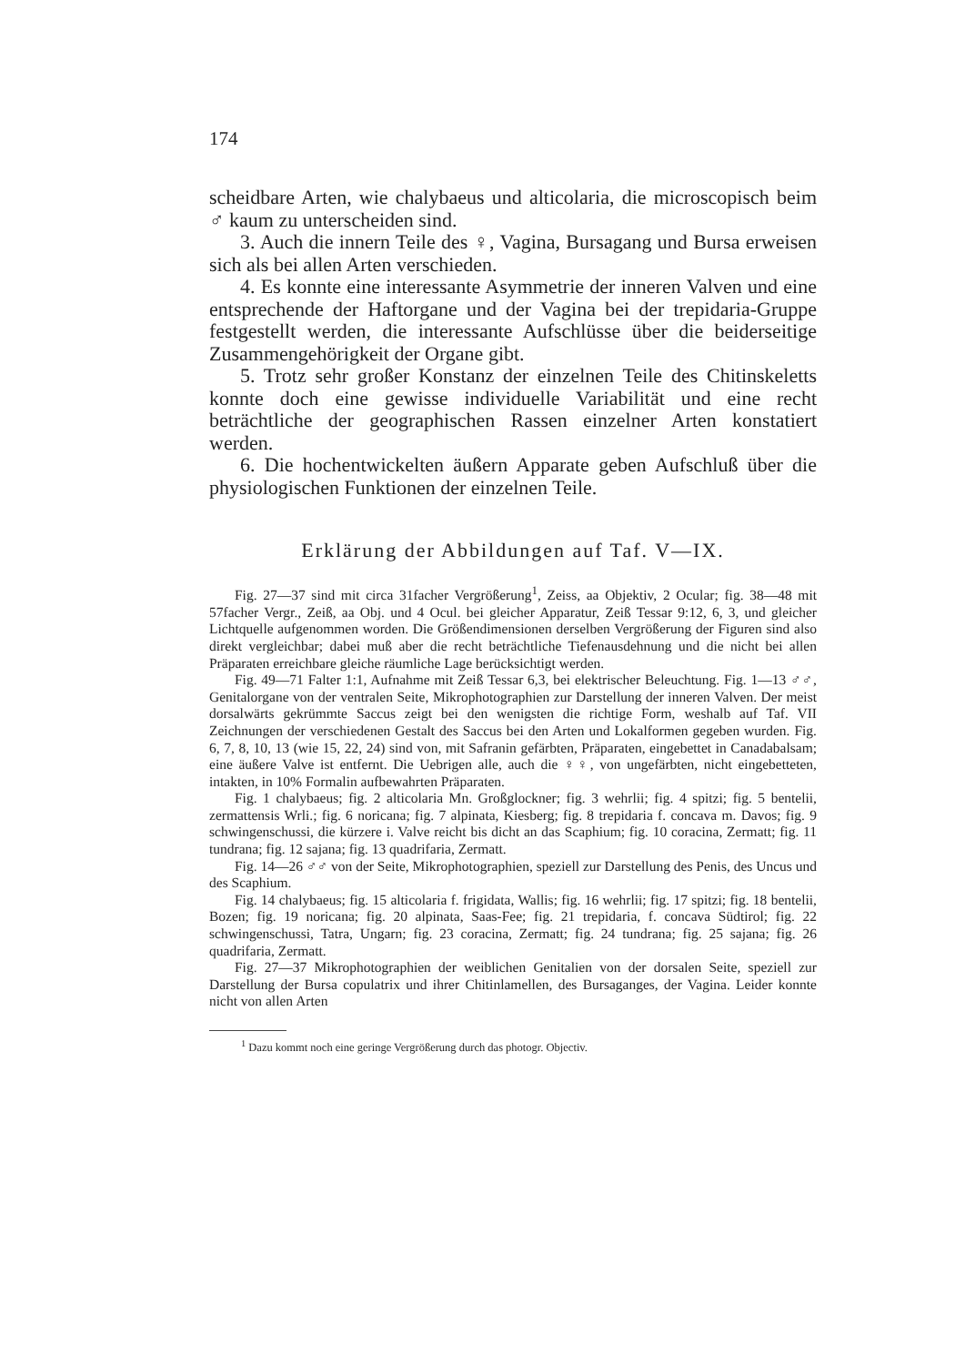174
scheidbare Arten, wie chalybaeus und alticolaria, die micro­scopisch beim ♂ kaum zu unterscheiden sind.
3. Auch die innern Teile des ♀, Vagina, Bursagang und Bursa erweisen sich als bei allen Arten verschieden.
4. Es konnte eine interessante Asymmetrie der inneren Valven und eine entsprechende der Haftorgane und der Vagina bei der trepidaria-Gruppe festgestellt werden, die interessante Auf­schlüsse über die beiderseitige Zusammengehörigkeit der Organe gibt.
5. Trotz sehr großer Konstanz der einzelnen Teile des Chitin­skeletts konnte doch eine gewisse individuelle Variabilität und eine recht beträchtliche der geographischen Rassen einzelner Arten konstatiert werden.
6. Die hochentwickelten äußern Apparate geben Aufschluß über die physiologischen Funktionen der einzelnen Teile.
Erklärung der Abbildungen auf Taf. V—IX.
Fig. 27—37 sind mit circa 31facher Vergrößerung<sup>1</sup>, Zeiss, aa Objektiv, 2 Ocular; fig. 38—48 mit 57facher Vergr., Zeiß, aa Obj. und 4 Ocul. bei gleicher Apparatur, Zeiß Tessar 9:12, 6, 3, und gleicher Lichtquelle auf­genommen worden. Die Größendimensionen derselben Vergrößerung der Figuren sind also direkt vergleichbar; dabei muß aber die recht beträchtliche Tiefenausdehnung und die nicht bei allen Präparaten erreichbare gleiche räumliche Lage berücksichtigt werden.
Fig. 49—71 Falter 1:1, Aufnahme mit Zeiß Tessar 6,3, bei elektrischer Beleuchtung. Fig. 1—13 ♂♂, Genitalorgane von der ventralen Seite, Mikro­photographien zur Darstellung der inneren Valven. Der meist dorsalwärts gekrümmte Saccus zeigt bei den wenigsten die richtige Form, weshalb auf Taf. VII Zeichnungen der verschiedenen Gestalt des Saccus bei den Arten und Lokalformen gegeben wurden. Fig. 6, 7, 8, 10, 13 (wie 15, 22, 24) sind von, mit Safranin gefärbten, Präparaten, eingebettet in Canadabalsam; eine äußere Valve ist entfernt. Die Uebrigen alle, auch die ♀♀, von ungefärbten, nicht eingebetteten, intakten, in 10% Formalin aufbewahrten Präparaten.
Fig. 1 chalybaeus; fig. 2 alticolaria Mn. Großglockner; fig. 3 wehrlii; fig. 4 spitzi; fig. 5 bentelii, zermattensis Wrli.; fig. 6 noricana; fig. 7 alpinata, Kiesberg; fig. 8 trepidaria f. concava m. Davos; fig. 9 schwingenschussi, die kürzere i. Valve reicht bis dicht an das Scaphium; fig. 10 coracina, Zermatt; fig. 11 tundrana; fig. 12 sajana; fig. 13 quadrifaria, Zermatt.
Fig. 14—26 ♂♂ von der Seite, Mikrophotographien, speziell zur Darstellung des Penis, des Uncus und des Scaphium.
Fig. 14 chalybaeus; fig. 15 alticolaria f. frigidata, Wallis; fig. 16 wehrlii; fig. 17 spitzi; fig. 18 bentelii, Bozen; fig. 19 noricana; fig. 20 alpinata, Saas-Fee; fig. 21 trepidaria, f. concava Südtirol; fig. 22 schwingenschussi, Tatra, Ungarn; fig. 23 coracina, Zermatt; fig. 24 tundrana; fig. 25 sajana; fig. 26 quadrifaria, Zermatt.
Fig. 27—37 Mikrophotographien der weiblichen Genitalien von der dor­salen Seite, speziell zur Darstellung der Bursa copulatrix und ihrer Chitin­lamellen, des Bursaganges, der Vagina. Leider konnte nicht von allen Arten
<sup>1</sup> Dazu kommt noch eine geringe Vergrößerung durch das photogr. Objectiv.